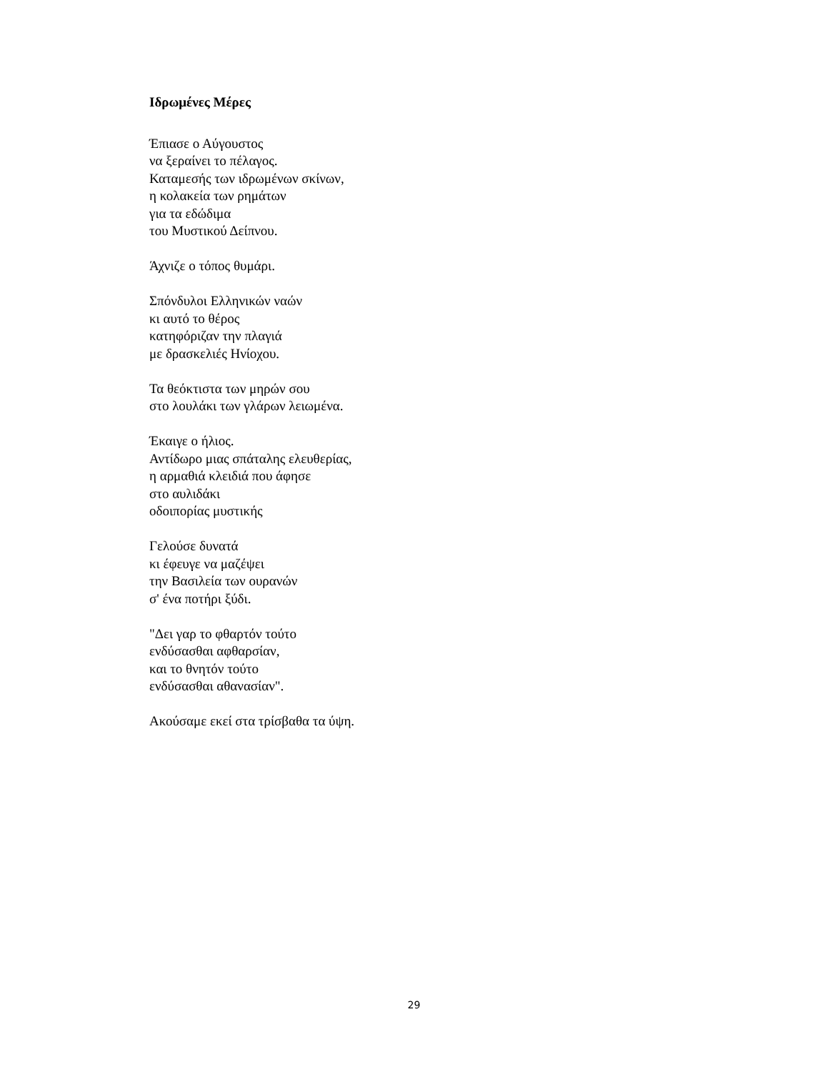Ιδρωμένες Μέρες
Έπιασε ο Αύγουστος
να ξεραίνει το πέλαγος.
Καταμεσής των ιδρωμένων σκίνων,
η κολακεία των ρημάτων
για τα εδώδιμα
του Μυστικού Δείπνου.
Άχνιζε ο τόπος θυμάρι.
Σπόνδυλοι Ελληνικών ναών
κι αυτό το θέρος
κατηφόριζαν την πλαγιά
με δρασκελιές Ηνίοχου.
Τα θεόκτιστα των μηρών σου
στο λουλάκι των γλάρων λειωμένα.
Έκαιγε ο ήλιος.
Αντίδωρο μιας σπάταλης ελευθερίας,
η αρμαθιά κλειδιά που άφησε
στο αυλιδάκι
οδοιπορίας μυστικής
Γελούσε δυνατά
κι έφευγε να μαζέψει
την Βασιλεία των ουρανών
σ' ένα ποτήρι ξύδι.
"Δει γαρ το φθαρτόν τούτο
ενδύσασθαι αφθαρσίαν,
και το θνητόν τούτο
ενδύσασθαι αθανασίαν".
Ακούσαμε εκεί στα τρίσβαθα τα ύψη.
29